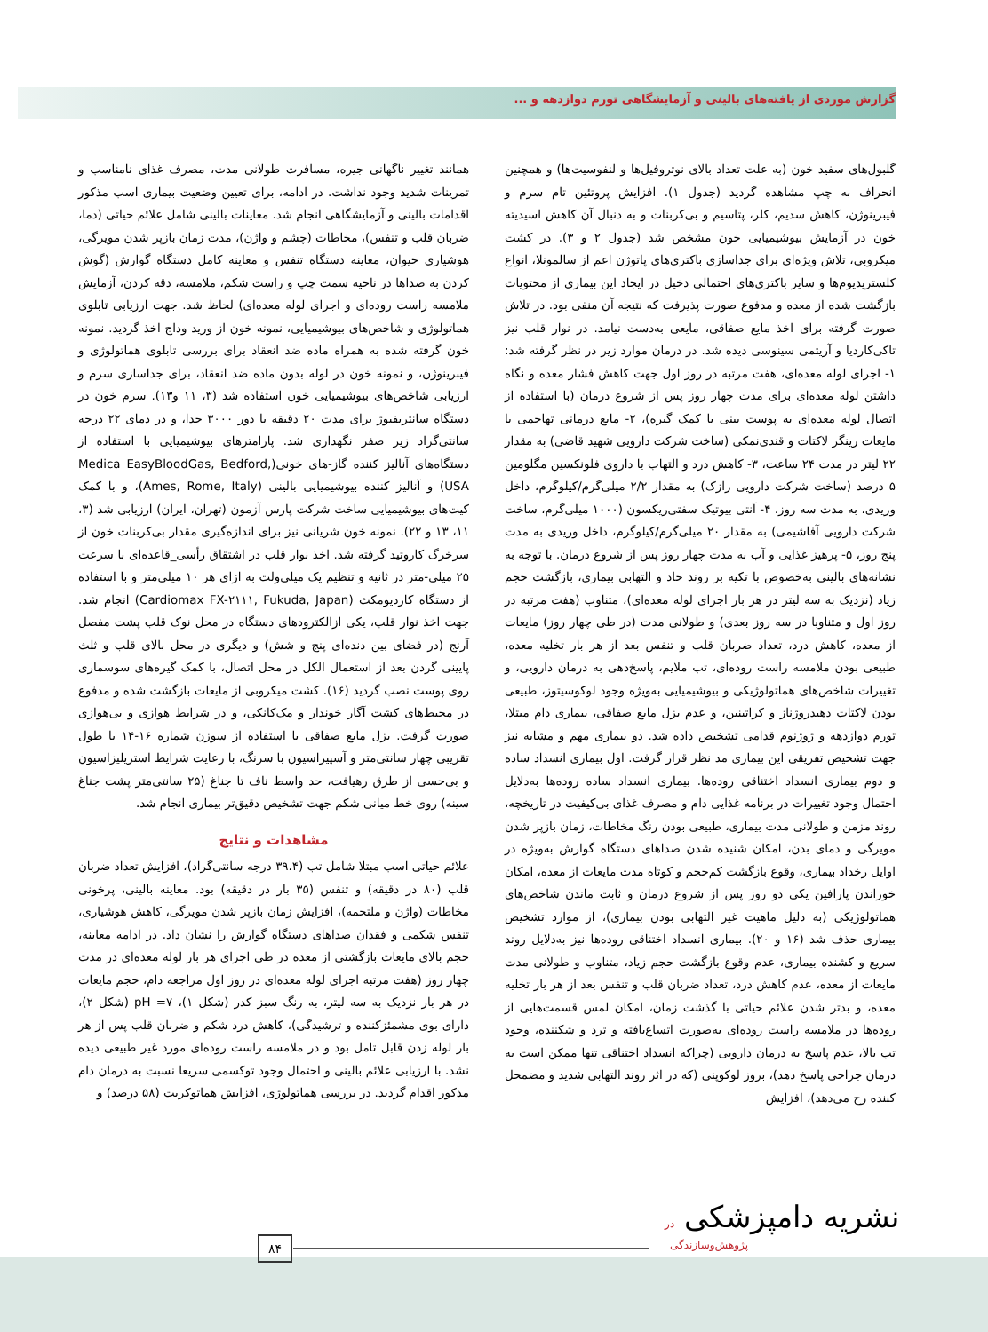گزارش موردی از یافته‌های بالینی و آزمایشگاهی تورم دوازدهه و ...
همانند تغییر ناگهانی جیره، مسافرت طولانی مدت، مصرف غذای نامناسب و تمرینات شدید وجود نداشت. در ادامه، برای تعیین وضعیت بیماری اسب مذکور اقدامات بالینی و آزمایشگاهی انجام شد. معاینات بالینی شامل علائم حیاتی (دما، ضربان قلب و تنفس)، مخاطات (چشم و واژن)، مدت زمان بازپر شدن مویرگی، هوشیاری حیوان، معاینه دستگاه تنفس و معاینه کامل دستگاه گوارش (گوش کردن به صداها در ناحیه سمت چپ و راست شکم، ملامسه، دقه کردن، آزمایش ملامسه راست روده‌ای و اجرای لوله معده‌ای) لحاظ شد. جهت ارزیابی تابلوی هماتولوژی و شاخص‌های بیوشیمیایی، نمونه خون از ورید وداج اخذ گردید. نمونه خون گرفته شده به همراه ماده ضد انعقاد برای بررسی تابلوی هماتولوژی و فیبرینوژن، و نمونه خون در لوله بدون ماده ضد انعقاد، برای جداسازی سرم و ارزیابی شاخص‌های بیوشیمیایی خون استفاده شد (۳، ۱۱ و۱۳). سرم خون در دستگاه سانتریفیوژ برای مدت ۲۰ دقیقه با دور ۳۰۰۰ جدا، و در دمای ۲۲ درجه سانتی‌گراد زیر صفر نگهداری شد. پارامترهای بیوشیمیایی با استفاده از دستگاه‌های آنالیز کننده گاز-های خونی(Medica EasyBloodGas, Bedford, USA) و آنالیز کننده بیوشیمیایی بالینی (Ames, Rome, Italy)، و با کمک کیت‌های بیوشیمیایی ساخت شرکت پارس آزمون (تهران، ایران) ارزیابی شد (۳، ۱۱، ۱۳ و ۲۲). نمونه خون شریانی نیز برای اندازه‌گیری مقدار بی‌کربنات خون از سرخرگ کاروتید گرفته شد. اخذ نوار قلب در اشتقاق رأسی_قاعده‌ای با سرعت ۲۵ میلی-متر در ثانیه و تنظیم یک میلی‌ولت به ازای هر ۱۰ میلی‌متر و با استفاده از دستگاه کاردیومکث (Cardiomax FX-۲۱۱۱, Fukuda, Japan) انجام شد. جهت اخذ نوار قلب، یکی ازالکترودهای دستگاه در محل نوک قلب پشت مفصل آرنج (در فضای بین دنده‌ای پنج و شش) و دیگری در محل بالای قلب و ثلث پایینی گردن بعد از استعمال الکل در محل اتصال، با کمک گیره‌های سوسماری روی پوست نصب گردید (۱۶). کشت میکروبی از مایعات بازگشت شده و مدفوع در محیط‌های کشت آگار خوندار و مک‌کانکی، و در شرایط هوازی و بی‌هوازی صورت گرفت. بزل مایع صفاقی با استفاده از سوزن شماره ۱۶-۱۴ با طول تقریبی چهار سانتی‌متر و آسپیراسیون با سرنگ، با رعایت شرایط استریلیزاسیون و بی‌حسی از طرق رهیافت، حد واسط ناف تا جناغ (۲۵ سانتی‌متر پشت جناغ سینه) روی خط میانی شکم جهت تشخیص دقیق‌تر بیماری انجام شد.
مشاهدات و نتایج
علائم حیاتی اسب مبتلا شامل تب (۳۹،۴ درجه سانتی‌گراد)، افزایش تعداد ضربان قلب (۸۰ در دقیقه) و تنفس (۳۵ بار در دقیقه) بود. معاینه بالینی، پرخونی مخاطات (واژن و ملتحمه)، افزایش زمان بازپر شدن مویرگی، کاهش هوشیاری، تنفس شکمی و فقدان صداهای دستگاه گوارش را نشان داد. در ادامه معاینه، حجم بالای مایعات بازگشتی از معده در طی اجرای هر بار لوله معده‌ای در مدت چهار روز (هفت مرتبه اجرای لوله معده‌ای در روز اول مراجعه دام، حجم مایعات در هر بار نزدیک به سه لیتر، به رنگ سبز کدر (شکل ۱)، pH =۷ (شکل ۲)، دارای بوی مشمئزکننده و ترشیدگی)، کاهش درد شکم و ضربان قلب پس از هر بار لوله زدن قابل تامل بود و در ملامسه راست روده‌ای مورد غیر طبیعی دیده نشد. با ارزیابی علائم بالینی و احتمال وجود توکسمی سریعا نسبت به درمان دام مذکور اقدام گردید. در بررسی هماتولوژی، افزایش هماتوکریت (۵۸ درصد) و
گلبول‌های سفید خون (به علت تعداد بالای نوتروفیل‌ها و لنفوسیت‌ها) و همچنین انحراف به چپ مشاهده گردید (جدول ۱). افزایش پروتئین تام سرم و فیبرینوژن، کاهش سدیم، کلر، پتاسیم و بی‌کربنات و به دنبال آن کاهش اسیدیته خون در آزمایش بیوشیمیایی خون مشخص شد (جدول ۲ و ۳). در کشت میکروبی، تلاش ویژه‌ای برای جداسازی باکتری‌های پاتوژن اعم از سالمونلا، انواع کلستریدیوم‌ها و سایر باکتری‌های احتمالی دخیل در ایجاد این بیماری از محتویات بازگشت شده از معده و مدفوع صورت پذیرفت که نتیجه آن منفی بود. در تلاش صورت گرفته برای اخذ مایع صفاقی، مایعی به‌دست نیامد. در نوار قلب نیز تاکی‌کاردیا و آریتمی سینوسی دیده شد. در درمان موارد زیر در نظر گرفته شد: ۱- اجرای لوله معده‌ای، هفت مرتبه در روز اول جهت کاهش فشار معده و نگاه داشتن لوله معده‌ای برای مدت چهار روز پس از شروع درمان (با استفاده از اتصال لوله معده‌ای به پوست بینی با کمک گیره)، ۲- مایع درمانی تهاجمی با مایعات رینگر لاکتات و قندی‌نمکی (ساخت شرکت دارویی شهید قاضی) به مقدار ۲۲ لیتر در مدت ۲۴ ساعت، ۳- کاهش درد و التهاب با داروی فلونکسین مگلومین ۵ درصد (ساخت شرکت دارویی رازک) به مقدار ۲/۲ میلی‌گرم/کیلوگرم، داخل وریدی، به مدت سه روز، ۴- آنتی بیوتیک سفتی‌ریکسون (۱۰۰۰ میلی‌گرم، ساخت شرکت دارویی آفاشیمی) به مقدار ۲۰ میلی‌گرم/کیلوگرم، داخل وریدی به مدت پنج روز، ۵- پرهیز غذایی و آب به مدت چهار روز پس از شروع درمان. با توجه به نشانه‌های بالینی به‌خصوص با تکیه بر روند حاد و التهابی بیماری، بازگشت حجم زیاد (نزدیک به سه لیتر در هر بار اجرای لوله معده‌ای)، متناوب (هفت مرتبه در روز اول و متناوبا در سه روز بعدی) و طولانی مدت (در طی چهار روز) مایعات از معده، کاهش درد، تعداد ضربان قلب و تنفس بعد از هر بار تخلیه معده، طبیعی بودن ملامسه راست روده‌ای، تب ملایم، پاسخ‌دهی به درمان دارویی، و تغییرات شاخص‌های هماتولوژیکی و بیوشیمیایی به‌ویژه وجود لوکوسیتوز، طبیعی بودن لاکتات دهیدروژناز و کراتینین، و عدم بزل مایع صفاقی، بیماری دام مبتلا، تورم دوازدهه و ژوژنوم قدامی تشخیص داده شد. دو بیماری مهم و مشابه نیز جهت تشخیص تفریقی این بیماری مد نظر قرار گرفت. اول بیماری انسداد ساده و دوم بیماری انسداد اختناقی روده‌ها. بیماری انسداد ساده روده‌ها به‌دلایل احتمال وجود تغییرات در برنامه غذایی دام و مصرف غذای بی‌کیفیت در تاریخچه، روند مزمن و طولانی مدت بیماری، طبیعی بودن رنگ مخاطات، زمان بازپر شدن مویرگی و دمای بدن، امکان شنیده شدن صداهای دستگاه گوارش به‌ویژه در اوایل رخداد بیماری، وقوع بازگشت کم‌حجم و کوتاه مدت مایعات از معده، امکان خوراندن پارافین یکی دو روز پس از شروع درمان و ثابت ماندن شاخص‌های هماتولوژیکی (به دلیل ماهیت غیر التهابی بودن بیماری)، از موارد تشخیص بیماری حذف شد (۱۶ و ۲۰). بیماری انسداد اختناقی روده‌ها نیز به‌دلایل روند سریع و کشنده بیماری، عدم وقوع بازگشت حجم زیاد، متناوب و طولانی مدت مایعات از معده، عدم کاهش درد، تعداد ضربان قلب و تنفس بعد از هر بار تخلیه معده، و بدتر شدن علائم حیاتی با گذشت زمان، امکان لمس قسمت‌هایی از روده‌ها در ملامسه راست روده‌ای به‌صورت اتساع‌یافته و ترد و شکننده، وجود تب بالا، عدم پاسخ به درمان دارویی (چراکه انسداد اختناقی تنها ممکن است به درمان جراحی پاسخ دهد)، بروز لوکوپنی (که در اثر روند التهابی شدید و مضمحل کننده رخ می‌دهد)، افزایش
نشریه دامپزشکی در
پژوهش‌وسازندگی ۸۴